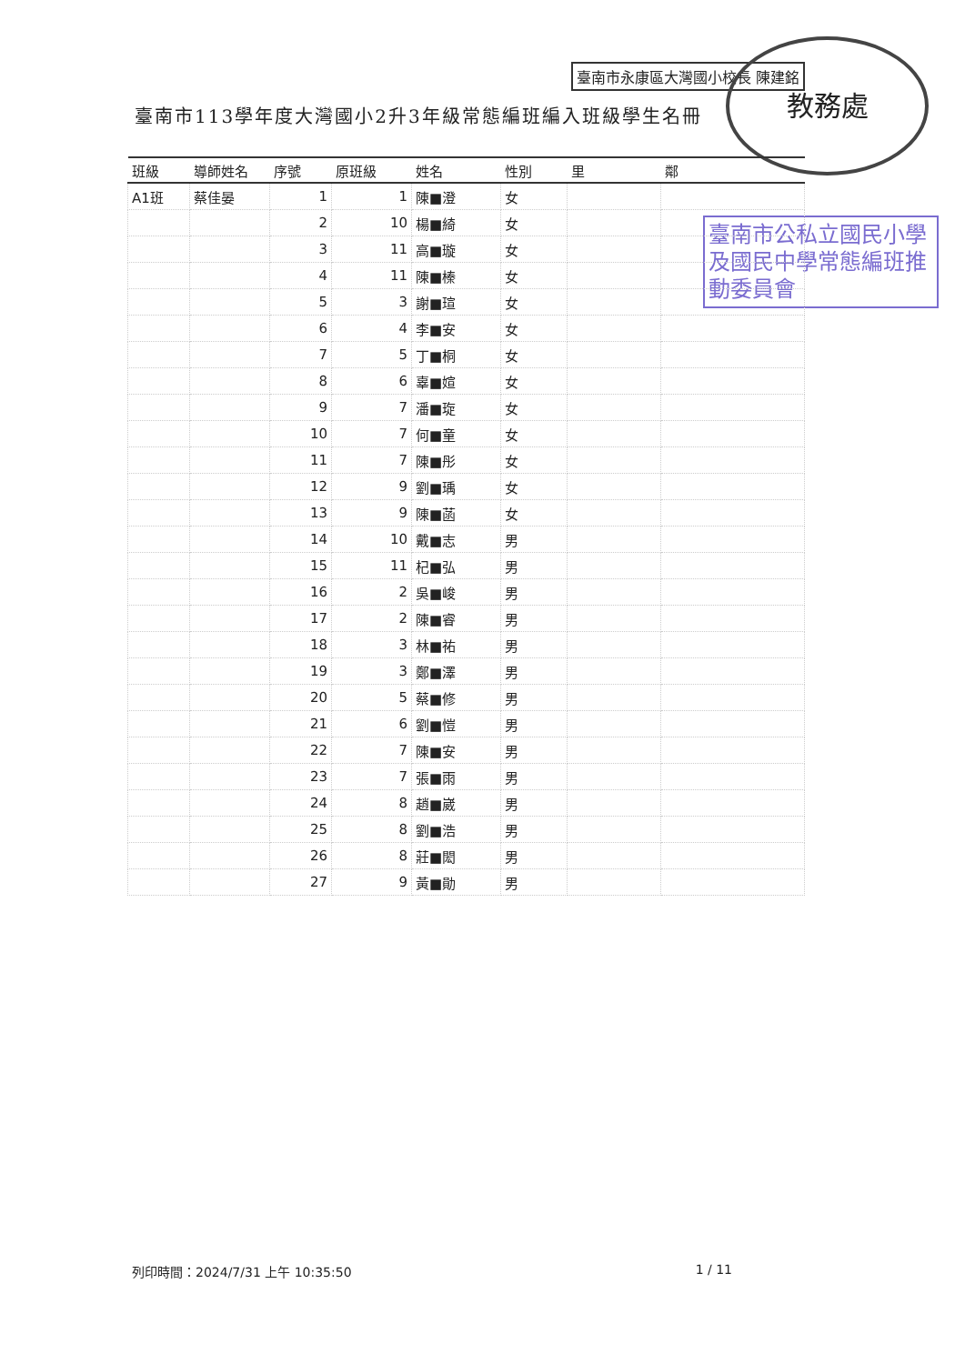臺南市永康區大灣國小校長 陳建銘
教務處
臺南市113學年度大灣國小2升3年級常態編班編入班級學生名冊
臺南市公私立國民小學及國民中學常態編班推動委員會
| 班級 | 導師姓名 | 序號 | 原班級 | 姓名 | 性別 | 里 | 鄰 |
| --- | --- | --- | --- | --- | --- | --- | --- |
| A1班 | 蔡佳晏 | 1 | 1 | 陳■澄 | 女 | | |
| | | 2 | 10 | 楊■綺 | 女 | | |
| | | 3 | 11 | 高■璇 | 女 | | |
| | | 4 | 11 | 陳■榛 | 女 | | |
| | | 5 | 3 | 謝■瑄 | 女 | | |
| | | 6 | 4 | 李■安 | 女 | | |
| | | 7 | 5 | 丁■桐 | 女 | | |
| | | 8 | 6 | 辜■媗 | 女 | | |
| | | 9 | 7 | 潘■琁 | 女 | | |
| | | 10 | 7 | 何■童 | 女 | | |
| | | 11 | 7 | 陳■彤 | 女 | | |
| | | 12 | 9 | 劉■瑀 | 女 | | |
| | | 13 | 9 | 陳■菡 | 女 | | |
| | | 14 | 10 | 戴■志 | 男 | | |
| | | 15 | 11 | 杞■弘 | 男 | | |
| | | 16 | 2 | 吳■峻 | 男 | | |
| | | 17 | 2 | 陳■睿 | 男 | | |
| | | 18 | 3 | 林■祐 | 男 | | |
| | | 19 | 3 | 鄭■澤 | 男 | | |
| | | 20 | 5 | 蔡■修 | 男 | | |
| | | 21 | 6 | 劉■愷 | 男 | | |
| | | 22 | 7 | 陳■安 | 男 | | |
| | | 23 | 7 | 張■雨 | 男 | | |
| | | 24 | 8 | 趙■崴 | 男 | | |
| | | 25 | 8 | 劉■浩 | 男 | | |
| | | 26 | 8 | 莊■閎 | 男 | | |
| | | 27 | 9 | 黃■勛 | 男 | | |
列印時間：2024/7/31 上午 10:35:50 1 / 11